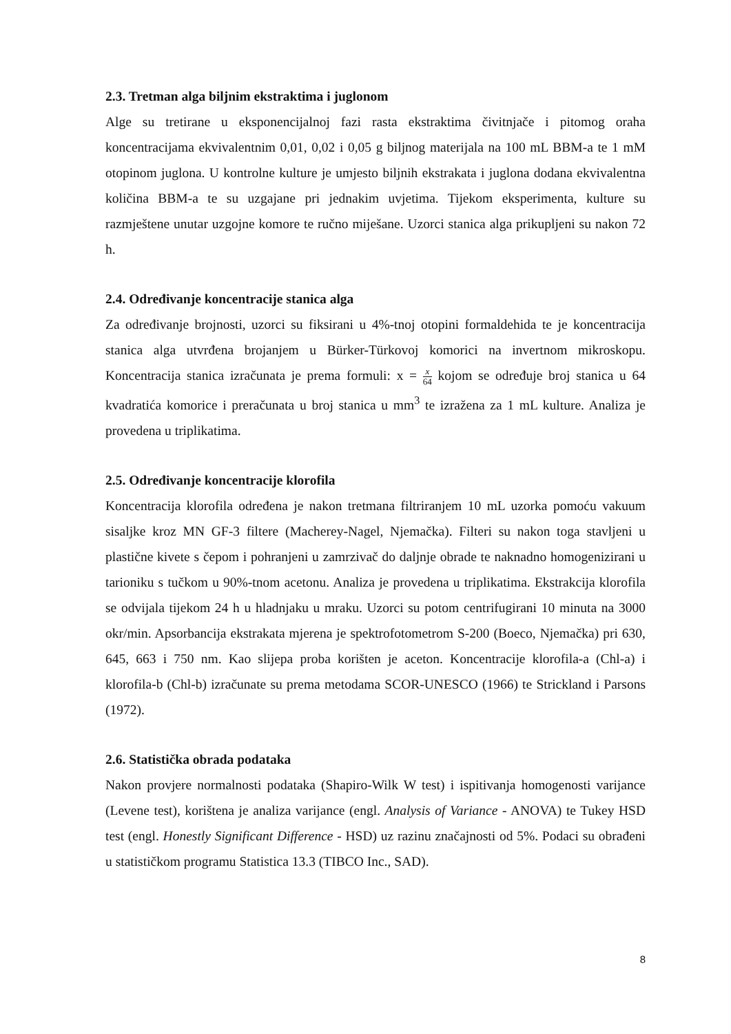2.3. Tretman alga biljnim ekstraktima i juglonom
Alge su tretirane u eksponencijalnoj fazi rasta ekstraktima čivitnjače i pitomog oraha koncentracijama ekvivalentnim 0,01, 0,02 i 0,05 g biljnog materijala na 100 mL BBM-a te 1 mM otopinom juglona. U kontrolne kulture je umjesto biljnih ekstrakata i juglona dodana ekvivalentna količina BBM-a te su uzgajane pri jednakim uvjetima. Tijekom eksperimenta, kulture su razmještene unutar uzgojne komore te ručno miješane. Uzorci stanica alga prikupljeni su nakon 72 h.
2.4. Određivanje koncentracije stanica alga
Za određivanje brojnosti, uzorci su fiksirani u 4%-tnoj otopini formaldehida te je koncentracija stanica alga utvrđena brojanjem u Bürker-Türkovoj komorici na invertnom mikroskopu. Koncentracija stanica izračunata je prema formuli: x = x 64 kojom se određuje broj stanica u 64 kvadratića komorice i preračunata u broj stanica u mm<sup>3</sup> te izražena za 1 mL kulture. Analiza je provedena u triplikatima.
2.5. Određivanje koncentracije klorofila
Koncentracija klorofila određena je nakon tretmana filtriranjem 10 mL uzorka pomoću vakuum sisaljke kroz MN GF-3 filtere (Macherey-Nagel, Njemačka). Filteri su nakon toga stavljeni u plastične kivete s čepom i pohranjeni u zamrzivač do daljnje obrade te naknadno homogenizirani u tarioniku s tučkom u 90%-tnom acetonu. Analiza je provedena u triplikatima. Ekstrakcija klorofila se odvijala tijekom 24 h u hladnjaku u mraku. Uzorci su potom centrifugirani 10 minuta na 3000 okr/min. Apsorbancija ekstrakata mjerena je spektrofotometrom S-200 (Boeco, Njemačka) pri 630, 645, 663 i 750 nm. Kao slijepa proba korišten je aceton. Koncentracije klorofila-a (Chl-a) i klorofila-b (Chl-b) izračunate su prema metodama SCOR-UNESCO (1966) te Strickland i Parsons (1972).
2.6. Statistička obrada podataka
Nakon provjere normalnosti podataka (Shapiro-Wilk W test) i ispitivanja homogenosti varijance (Levene test), korištena je analiza varijance (engl. Analysis of Variance - ANOVA) te Tukey HSD test (engl. Honestly Significant Difference - HSD) uz razinu značajnosti od 5%. Podaci su obrađeni u statističkom programu Statistica 13.3 (TIBCO Inc., SAD).
8